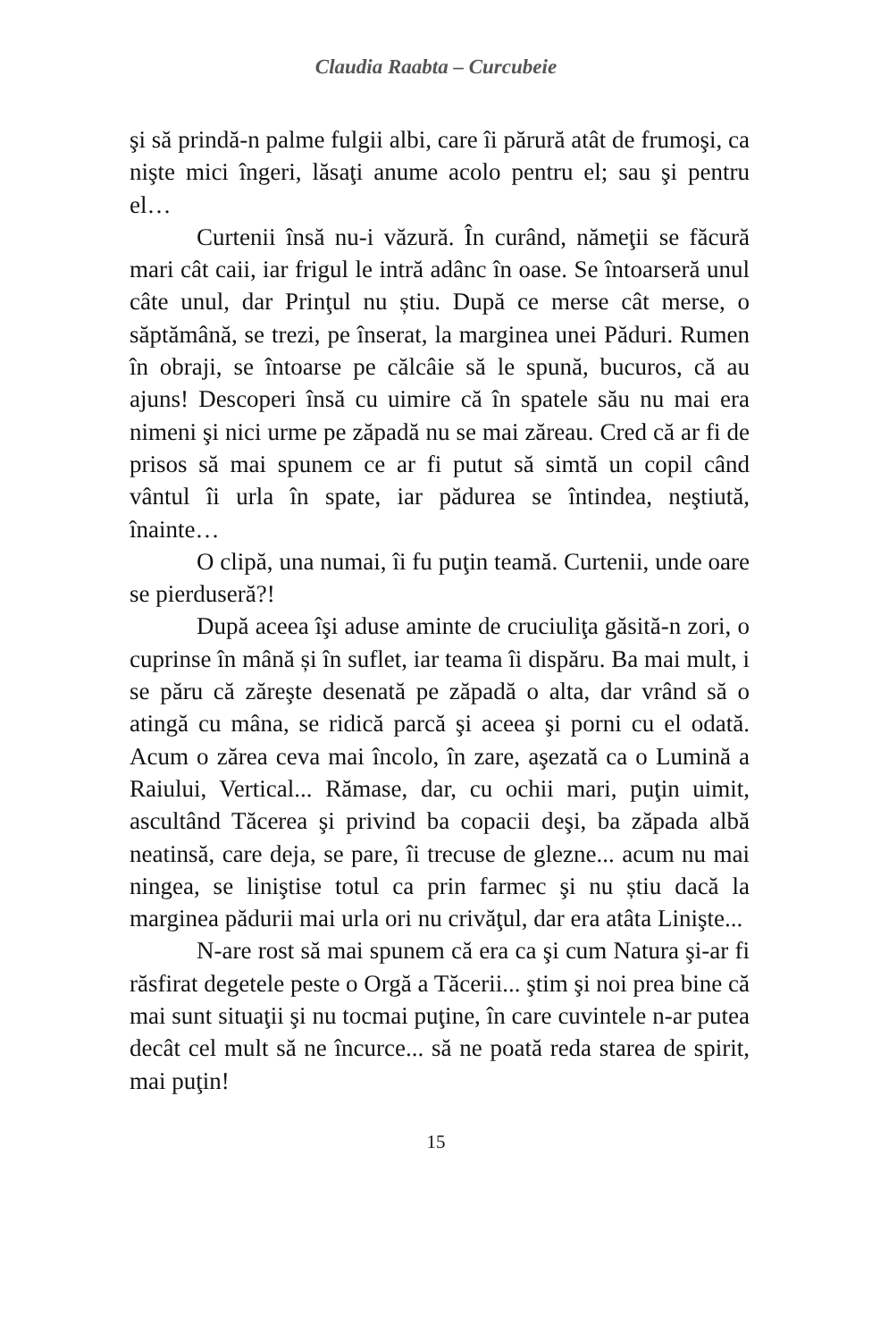Claudia Raabta – Curcubeie
şi să prindă-n palme fulgii albi, care îi părură atât de frumoşi, ca nişte mici îngeri, lăsaţi anume acolo pentru el; sau şi pentru el…
Curtenii însă nu-i văzură. În curând, nămeţii se făcură mari cât caii, iar frigul le intră adânc în oase. Se întoarseră unul câte unul, dar Prinţul nu știu. După ce merse cât merse, o săptămână, se trezi, pe înserat, la marginea unei Păduri. Rumen în obraji, se întoarse pe călcâie să le spună, bucuros, că au ajuns! Descoperi însă cu uimire că în spatele său nu mai era nimeni şi nici urme pe zăpadă nu se mai zăreau. Cred că ar fi de prisos să mai spunem ce ar fi putut să simtă un copil când vântul îi urla în spate, iar pădurea se întindea, neştiută, înainte…
O clipă, una numai, îi fu puţin teamă. Curtenii, unde oare se pierduseră?!
După aceea îşi aduse aminte de cruciuliţa găsită-n zori, o cuprinse în mână și în suflet, iar teama îi dispăru. Ba mai mult, i se păru că zăreşte desenată pe zăpadă o alta, dar vrând să o atingă cu mâna, se ridică parcă şi aceea şi porni cu el odată. Acum o zărea ceva mai încolo, în zare, aşezată ca o Lumină a Raiului, Vertical... Rămase, dar, cu ochii mari, puţin uimit, ascultând Tăcerea şi privind ba copacii deşi, ba zăpada albă neatinsă, care deja, se pare, îi trecuse de glezne... acum nu mai ningea, se liniştise totul ca prin farmec şi nu știu dacă la marginea pădurii mai urla ori nu crivăţul, dar era atâta Linişte...
N-are rost să mai spunem că era ca şi cum Natura şi-ar fi răsfirat degetele peste o Orgă a Tăcerii... ştim şi noi prea bine că mai sunt situaţii şi nu tocmai puţine, în care cuvintele n-ar putea decât cel mult să ne încurce... să ne poată reda starea de spirit, mai puţin!
15